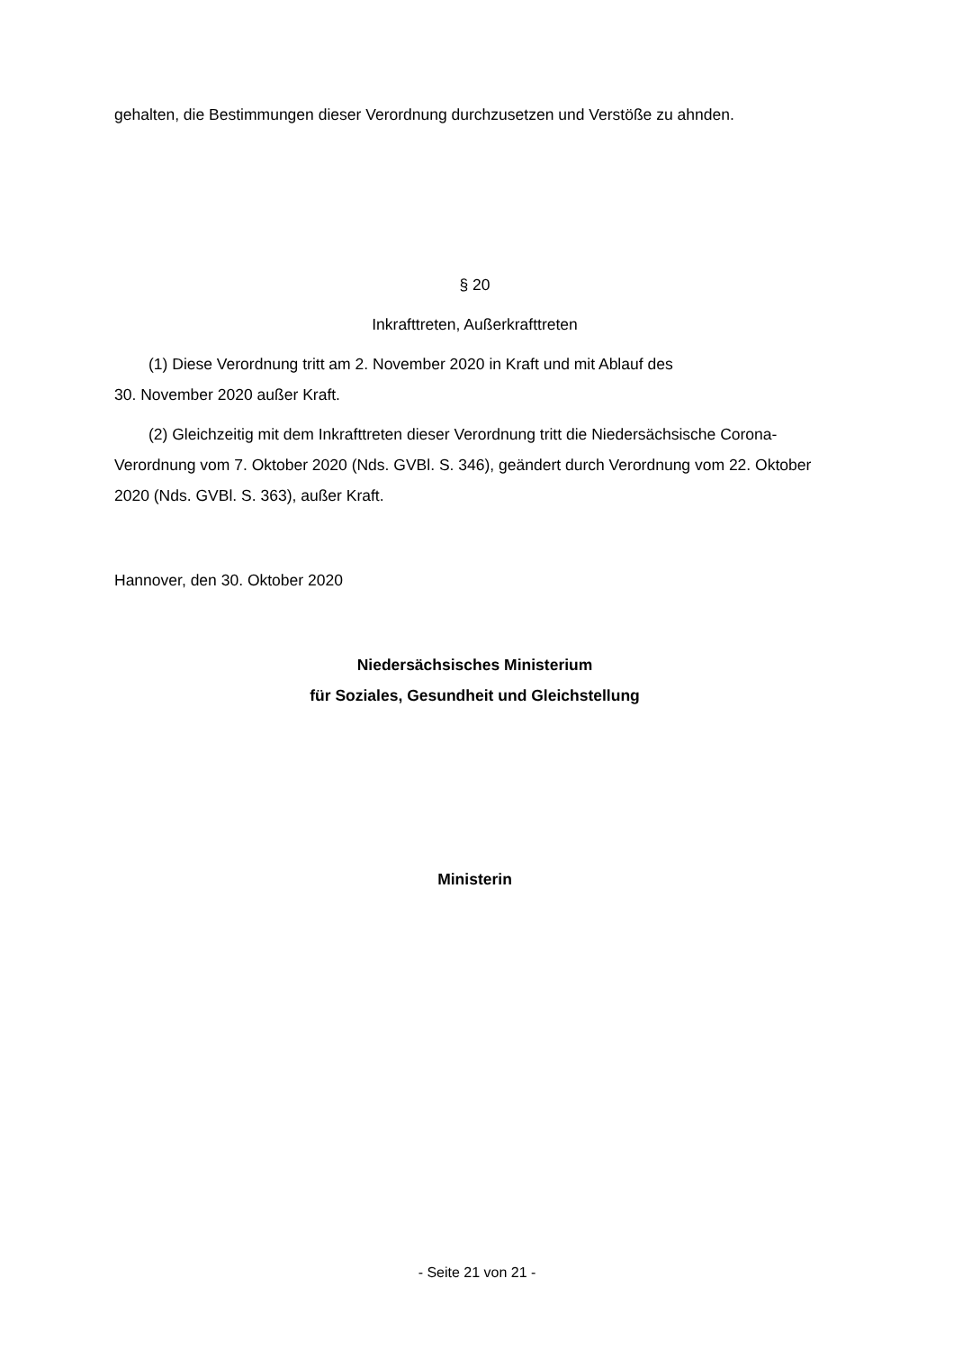gehalten, die Bestimmungen dieser Verordnung durchzusetzen und Verstöße zu ahnden.
§ 20
Inkrafttreten, Außerkrafttreten
(1) Diese Verordnung tritt am 2. November 2020 in Kraft und mit Ablauf des
30. November 2020 außer Kraft.
(2) Gleichzeitig mit dem Inkrafttreten dieser Verordnung tritt die Niedersächsische Corona-Verordnung vom 7. Oktober 2020 (Nds. GVBl. S. 346), geändert durch Verordnung vom 22. Oktober 2020 (Nds. GVBl. S. 363), außer Kraft.
Hannover, den 30. Oktober 2020
Niedersächsisches Ministerium
für Soziales, Gesundheit und Gleichstellung
Ministerin
- Seite 21 von 21 -